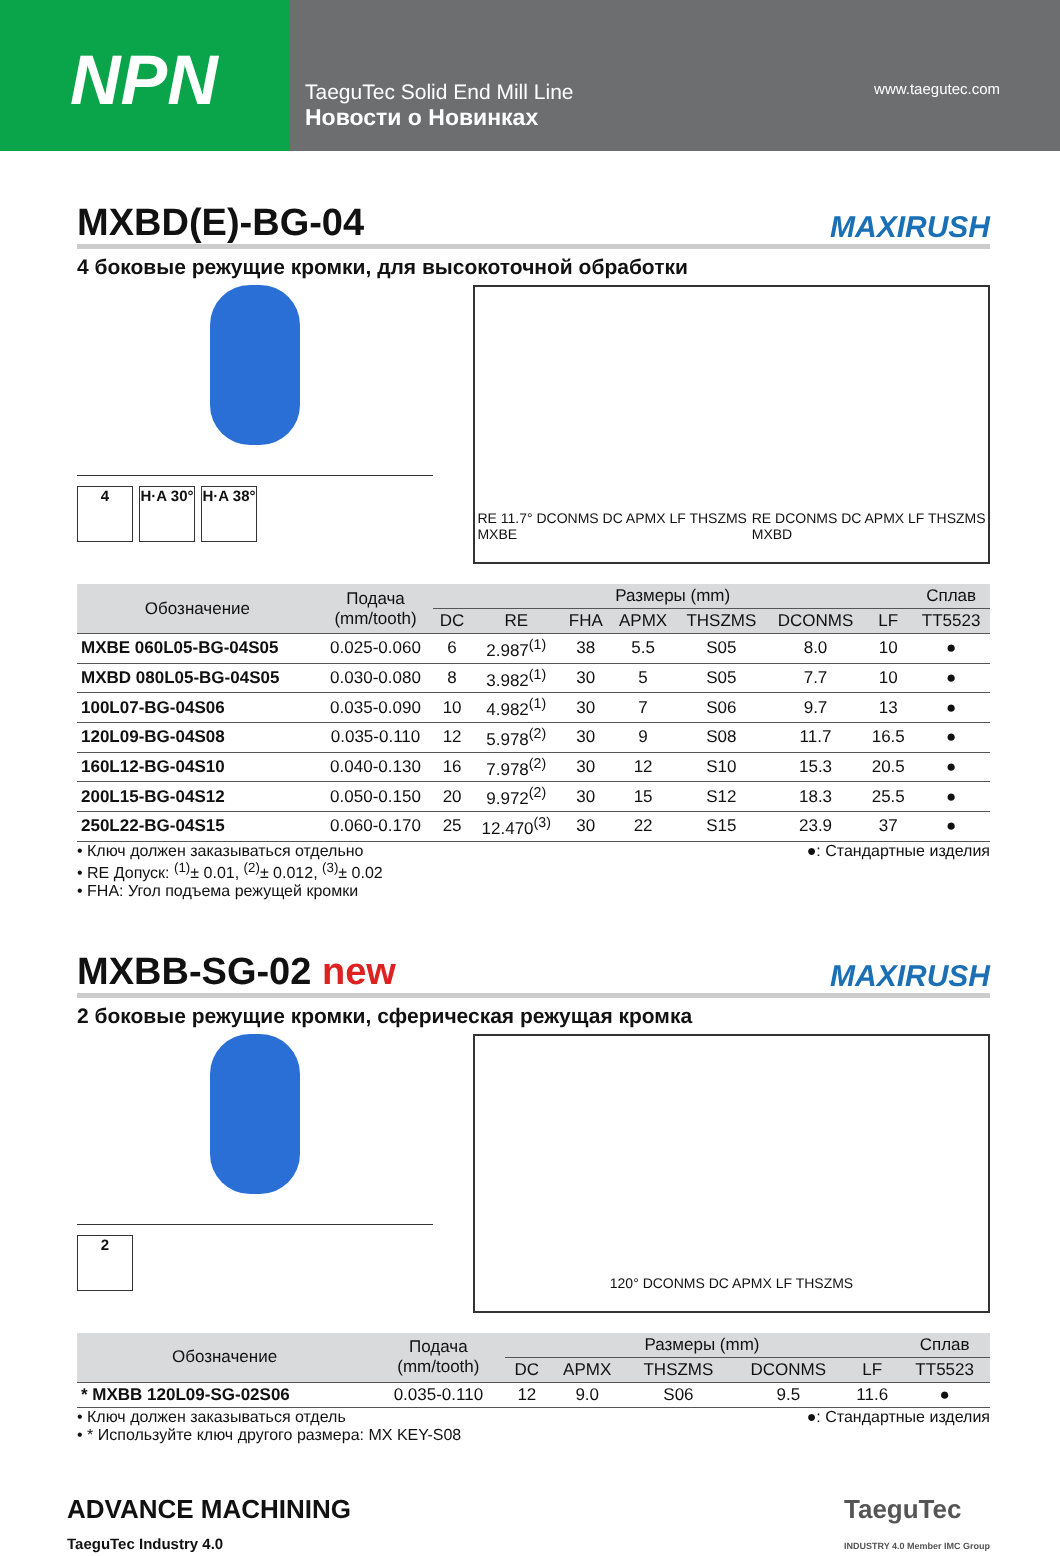NPN
TaeguTec Solid End Mill Line
Новости о Новинках
www.taegutec.com
MXBD(E)-BG-04 MAXIRUSH
4 боковые режущие кромки, для высокоточной обработки
4 H·A 30°
H·A 38°
RE 11.7° DCONMS DC APMX LF THSZMS
MXBE
RE DCONMS DC APMX LF THSZMS
MXBD
| Обозначение | Подача (mm/tooth) | Размеры (mm) | | | | | | | Сплав |
| --- | --- | --- | --- | --- | --- | --- | --- | --- | --- |
| | | DC | RE | FHA | APMX | THSZMS | DCONMS | LF | TT5523 |
| MXBE 060L05-BG-04S05 | 0.025-0.060 | 6 | 2.987<sup>(1)</sup> | 38 | 5.5 | S05 | 8.0 | 10 | ● |
| MXBD 080L05-BG-04S05 | 0.030-0.080 | 8 | 3.982<sup>(1)</sup> | 30 | 5 | S05 | 7.7 | 10 | ● |
| 100L07-BG-04S06 | 0.035-0.090 | 10 | 4.982<sup>(1)</sup> | 30 | 7 | S06 | 9.7 | 13 | ● |
| 120L09-BG-04S08 | 0.035-0.110 | 12 | 5.978<sup>(2)</sup> | 30 | 9 | S08 | 11.7 | 16.5 | ● |
| 160L12-BG-04S10 | 0.040-0.130 | 16 | 7.978<sup>(2)</sup> | 30 | 12 | S10 | 15.3 | 20.5 | ● |
| 200L15-BG-04S12 | 0.050-0.150 | 20 | 9.972<sup>(2)</sup> | 30 | 15 | S12 | 18.3 | 25.5 | ● |
| 250L22-BG-04S15 | 0.060-0.170 | 25 | 12.470<sup>(3)</sup> | 30 | 22 | S15 | 23.9 | 37 | ● |
• Ключ должен заказываться отдельно
• RE Допуск: <sup>(1)</sup>± 0.01, <sup>(2)</sup>± 0.012, <sup>(3)</sup>± 0.02
• FHA: Угол подъема режущей кромки
●: Стандартные изделия
MXBB-SG-02 new MAXIRUSH
2 боковые режущие кромки, сферическая режущая кромка
2
120° DCONMS DC APMX LF THSZMS
| Обозначение | Подача (mm/tooth) | Размеры (mm) | | | | | Сплав |
| --- | --- | --- | --- | --- | --- | --- | --- |
| | | DC | APMX | THSZMS | DCONMS | LF | TT5523 |
| * MXBB 120L09-SG-02S06 | 0.035-0.110 | 12 | 9.0 | S06 | 9.5 | 11.6 | ● |
• Ключ должен заказываться отдель
• * Используйте ключ другого размера: MX KEY-S08
●: Стандартные изделия
ADVANCE MACHINING
TaeguTec Industry 4.0
TaeguTec
INDUSTRY 4.0 Member IMC Group